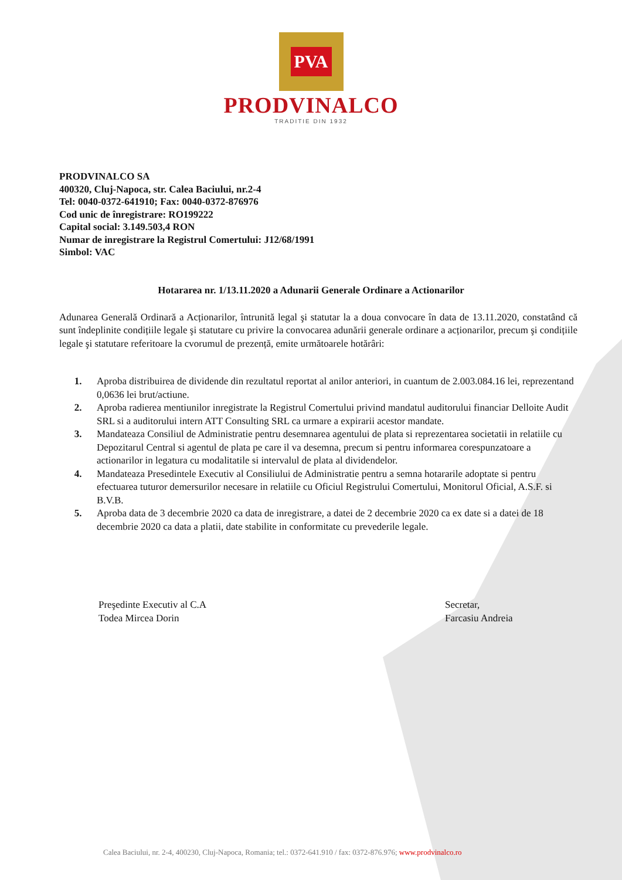PVA
PRODVINALCO
TRADITIE DIN 1932
PRODVINALCO SA
400320, Cluj-Napoca, str. Calea Baciului, nr.2-4
Tel: 0040-0372-641910; Fax: 0040-0372-876976
Cod unic de înregistrare: RO199222
Capital social: 3.149.503,4 RON
Numar de inregistrare la Registrul Comertului: J12/68/1991
Simbol: VAC
Hotararea nr. 1/13.11.2020 a Adunarii Generale Ordinare a Actionarilor
Adunarea Generală Ordinară a Acționarilor, întrunită legal şi statutar la a doua convocare în data de 13.11.2020, constatând că sunt îndeplinite condițiile legale şi statutare cu privire la convocarea adunării generale ordinare a acționarilor, precum şi condițiile legale şi statutare referitoare la cvorumul de prezență, emite următoarele hotărâri:
1. Aproba distribuirea de dividende din rezultatul reportat al anilor anteriori, in cuantum de 2.003.084.16 lei, reprezentand 0,0636 lei brut/actiune.
2. Aproba radierea mentiunilor inregistrate la Registrul Comertului privind mandatul auditorului financiar Delloite Audit SRL si a auditorului intern ATT Consulting SRL ca urmare a expirarii acestor mandate.
3. Mandateaza Consiliul de Administratie pentru desemnarea agentului de plata si reprezentarea societatii in relatiile cu Depozitarul Central si agentul de plata pe care il va desemna, precum si pentru informarea corespunzatoare a actionarilor in legatura cu modalitatile si intervalul de plata al dividendelor.
4. Mandateaza Presedintele Executiv al Consiliului de Administratie pentru a semna hotararile adoptate si pentru efectuarea tuturor demersurilor necesare in relatiile cu Oficiul Registrului Comertului, Monitorul Oficial, A.S.F. si B.V.B.
5. Aproba data de 3 decembrie 2020 ca data de inregistrare, a datei de 2 decembrie 2020 ca ex date si a datei de 18 decembrie 2020 ca data a platii, date stabilite in conformitate cu prevederile legale.
Preşedinte Executiv al C.A
Todea Mircea Dorin
Secretar,
Farcasiu Andreia
Calea Baciului, nr. 2-4, 400230, Cluj-Napoca, Romania; tel.: 0372-641.910 / fax: 0372-876.976; www.prodvinalco.ro